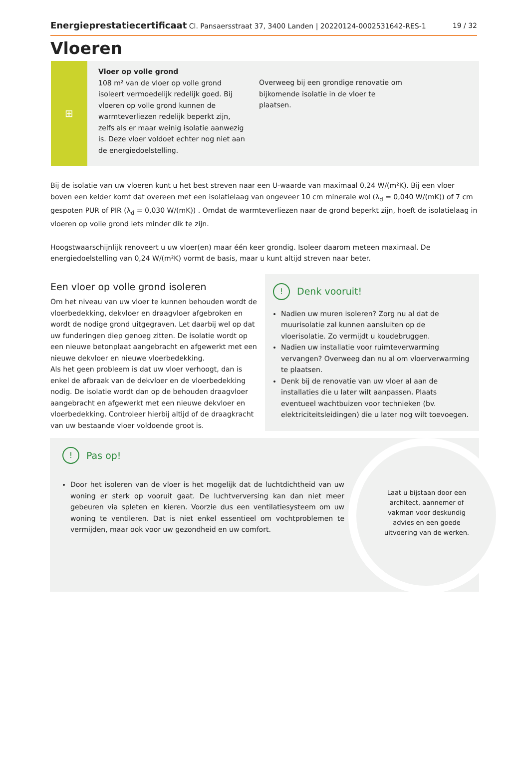Energieprestatiecertificaat Cl. Pansaersstraat 37, 3400 Landen | 20220124-0002531642-RES-1 19 / 32
Vloeren
⊞
Vloer op volle grond
108 m² van de vloer op volle grond isoleert vermoedelijk redelijk goed. Bij vloeren op volle grond kunnen de warmteverliezen redelijk beperkt zijn, zelfs als er maar weinig isolatie aanwezig is. Deze vloer voldoet echter nog niet aan de energiedoelstelling.
Overweeg bij een grondige renovatie om bijkomende isolatie in de vloer te plaatsen.
Bij de isolatie van uw vloeren kunt u het best streven naar een U-waarde van maximaal 0,24 W/(m²K). Bij een vloer boven een kelder komt dat overeen met een isolatielaag van ongeveer 10 cm minerale wol (λ<sub>d</sub> = 0,040 W/(mK)) of 7 cm gespoten PUR of PIR (λ<sub>d</sub> = 0,030 W/(mK)) . Omdat de warmteverliezen naar de grond beperkt zijn, hoeft de isolatielaag in vloeren op volle grond iets minder dik te zijn.
Hoogstwaarschijnlijk renoveert u uw vloer(en) maar één keer grondig. Isoleer daarom meteen maximaal. De energiedoelstelling van 0,24 W/(m²K) vormt de basis, maar u kunt altijd streven naar beter.
Een vloer op volle grond isoleren
Om het niveau van uw vloer te kunnen behouden wordt de vloerbedekking, dekvloer en draagvloer afgebroken en wordt de nodige grond uitgegraven. Let daarbij wel op dat uw funderingen diep genoeg zitten. De isolatie wordt op een nieuwe betonplaat aangebracht en afgewerkt met een nieuwe dekvloer en nieuwe vloerbedekking.
Als het geen probleem is dat uw vloer verhoogt, dan is enkel de afbraak van de dekvloer en de vloerbedekking nodig. De isolatie wordt dan op de behouden draagvloer aangebracht en afgewerkt met een nieuwe dekvloer en vloerbedekking. Controleer hierbij altijd of de draagkracht van uw bestaande vloer voldoende groot is.
! Denk vooruit!
Nadien uw muren isoleren? Zorg nu al dat de muurisolatie zal kunnen aansluiten op de vloerisolatie. Zo vermijdt u koudebruggen.
Nadien uw installatie voor ruimteverwarming vervangen? Overweeg dan nu al om vloerverwarming te plaatsen.
Denk bij de renovatie van uw vloer al aan de installaties die u later wilt aanpassen. Plaats eventueel wachtbuizen voor technieken (bv. elektriciteitsleidingen) die u later nog wilt toevoegen.
! Pas op!
Door het isoleren van de vloer is het mogelijk dat de luchtdichtheid van uw woning er sterk op vooruit gaat. De luchtverversing kan dan niet meer gebeuren via spleten en kieren. Voorzie dus een ventilatiesysteem om uw woning te ventileren. Dat is niet enkel essentieel om vochtproblemen te vermijden, maar ook voor uw gezondheid en uw comfort.
Laat u bijstaan door een architect, aannemer of vakman voor deskundig advies en een goede uitvoering van de werken.